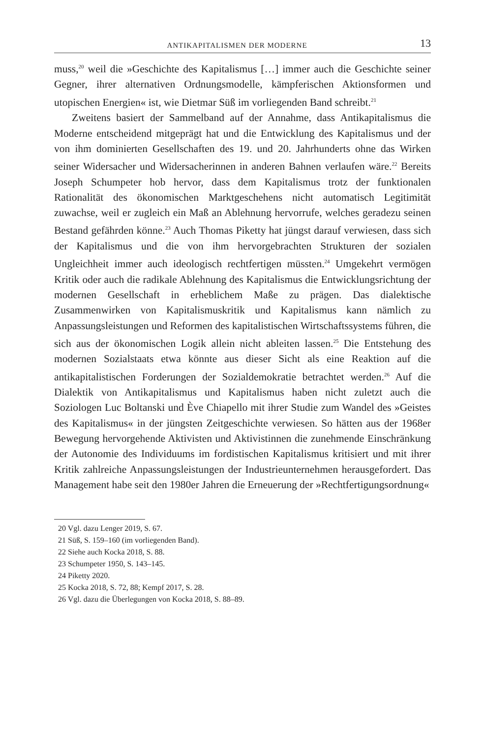ANTIKAPITALISMEN DER MODERNE 13
muss,<sup>20</sup> weil die »Geschichte des Kapitalismus […] immer auch die Geschichte seiner Gegner, ihrer alternativen Ordnungsmodelle, kämpferischen Aktionsformen und utopischen Energien« ist, wie Dietmar Süß im vorliegenden Band schreibt.<sup>21</sup>
Zweitens basiert der Sammelband auf der Annahme, dass Antikapitalismus die Moderne entscheidend mitgeprägt hat und die Entwicklung des Kapitalismus und der von ihm dominierten Gesellschaften des 19. und 20. Jahrhunderts ohne das Wirken seiner Widersacher und Widersacherinnen in anderen Bahnen verlaufen wäre.<sup>22</sup> Bereits Joseph Schumpeter hob hervor, dass dem Kapitalismus trotz der funktionalen Rationalität des ökonomischen Marktgeschehens nicht automatisch Legitimität zuwachse, weil er zugleich ein Maß an Ablehnung hervorrufe, welches geradezu seinen Bestand gefährden könne.<sup>23</sup> Auch Thomas Piketty hat jüngst darauf verwiesen, dass sich der Kapitalismus und die von ihm hervorgebrachten Strukturen der sozialen Ungleichheit immer auch ideologisch rechtfertigen müssten.<sup>24</sup> Umgekehrt vermögen Kritik oder auch die radikale Ablehnung des Kapitalismus die Entwicklungsrichtung der modernen Gesellschaft in erheblichem Maße zu prägen. Das dialektische Zusammenwirken von Kapitalismuskritik und Kapitalismus kann nämlich zu Anpassungsleistungen und Reformen des kapitalistischen Wirtschaftssystems führen, die sich aus der ökonomischen Logik allein nicht ableiten lassen.<sup>25</sup> Die Entstehung des modernen Sozialstaats etwa könnte aus dieser Sicht als eine Reaktion auf die antikapitalistischen Forderungen der Sozialdemokratie betrachtet werden.<sup>26</sup> Auf die Dialektik von Antikapitalismus und Kapitalismus haben nicht zuletzt auch die Soziologen Luc Boltanski und Ève Chiapello mit ihrer Studie zum Wandel des »Geistes des Kapitalismus« in der jüngsten Zeitgeschichte verwiesen. So hätten aus der 1968er Bewegung hervorgehende Aktivisten und Aktivistinnen die zunehmende Einschränkung der Autonomie des Individuums im fordistischen Kapitalismus kritisiert und mit ihrer Kritik zahlreiche Anpassungsleistungen der Industrieunternehmen herausgefordert. Das Management habe seit den 1980er Jahren die Erneuerung der »Rechtfertigungsordnung«
20 Vgl. dazu Lenger 2019, S. 67.
21 Süß, S. 159–160 (im vorliegenden Band).
22 Siehe auch Kocka 2018, S. 88.
23 Schumpeter 1950, S. 143–145.
24 Piketty 2020.
25 Kocka 2018, S. 72, 88; Kempf 2017, S. 28.
26 Vgl. dazu die Überlegungen von Kocka 2018, S. 88–89.